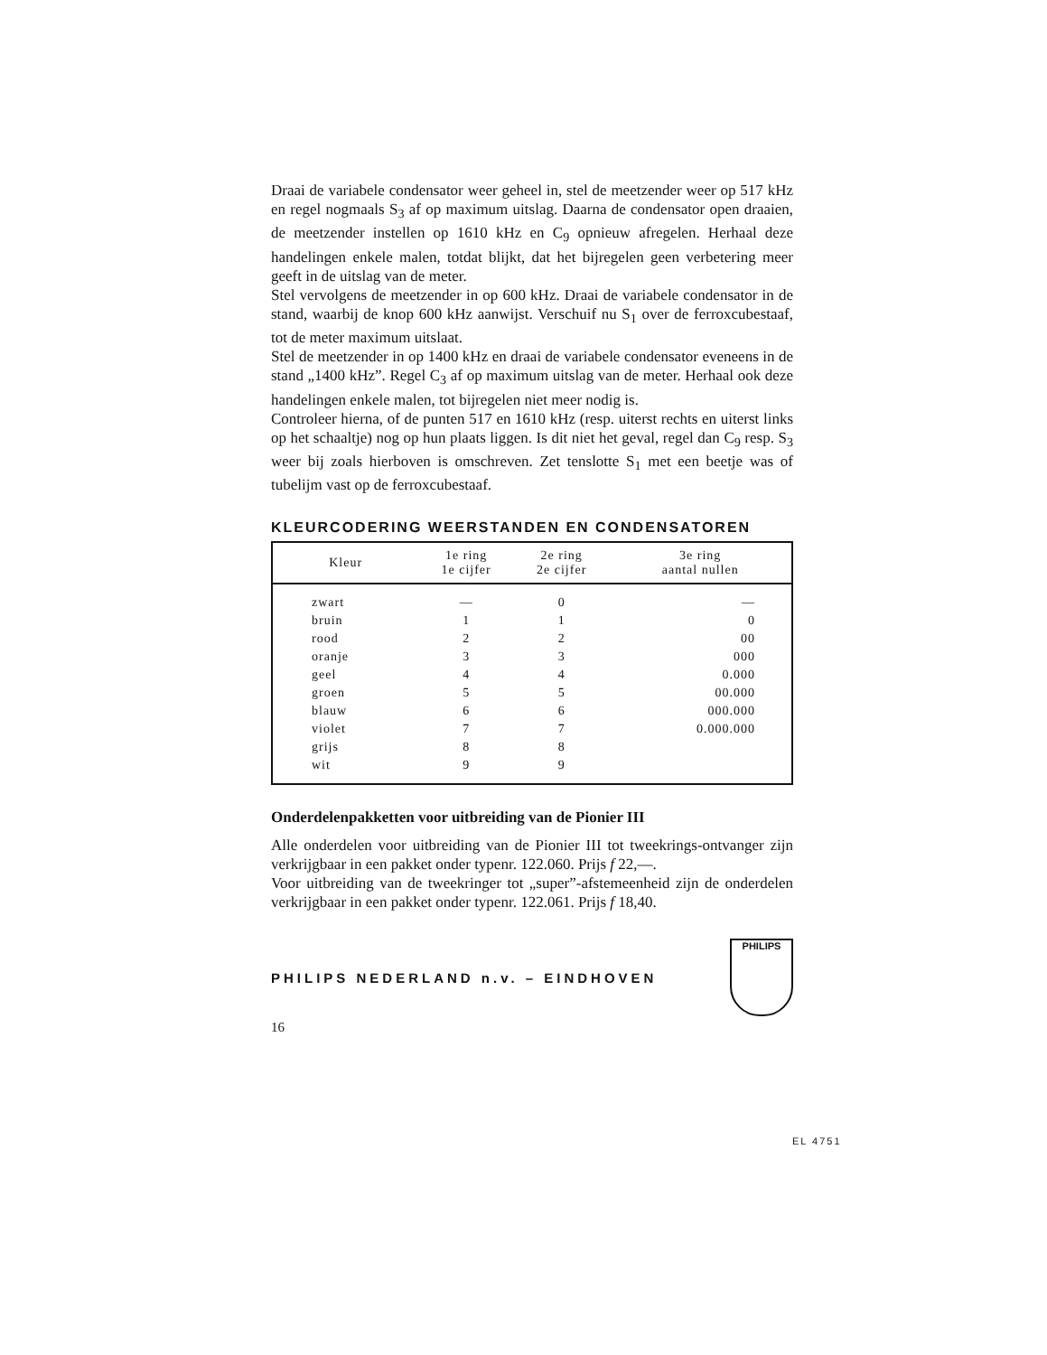Draai de variabele condensator weer geheel in, stel de meetzender weer op 517 kHz en regel nogmaals S<sub>3</sub> af op maximum uitslag. Daarna de condensator open draaien, de meetzender instellen op 1610 kHz en C<sub>9</sub> opnieuw afregelen. Herhaal deze handelingen enkele malen, totdat blijkt, dat het bijregelen geen verbetering meer geeft in de uitslag van de meter.
Stel vervolgens de meetzender in op 600 kHz. Draai de variabele condensator in de stand, waarbij de knop 600 kHz aanwijst. Verschuif nu S<sub>1</sub> over de ferroxcubestaaf, tot de meter maximum uitslaat.
Stel de meetzender in op 1400 kHz en draai de variabele condensator eveneens in de stand „1400 kHz”. Regel C<sub>3</sub> af op maximum uitslag van de meter. Herhaal ook deze handelingen enkele malen, tot bijregelen niet meer nodig is.
Controleer hierna, of de punten 517 en 1610 kHz (resp. uiterst rechts en uiterst links op het schaaltje) nog op hun plaats liggen. Is dit niet het geval, regel dan C<sub>9</sub> resp. S<sub>3</sub> weer bij zoals hierboven is omschreven. Zet tenslotte S<sub>1</sub> met een beetje was of tubelijm vast op de ferroxcubestaaf.
KLEURCODERING WEERSTANDEN EN CONDENSATOREN
| Kleur | 1e ring 1e cijfer | 2e ring 2e cijfer | 3e ring aantal nullen |
| --- | --- | --- | --- |
| zwart | — | 0 | — |
| bruin | 1 | 1 | 0 |
| rood | 2 | 2 | 00 |
| oranje | 3 | 3 | 000 |
| geel | 4 | 4 | 0.000 |
| groen | 5 | 5 | 00.000 |
| blauw | 6 | 6 | 000.000 |
| violet | 7 | 7 | 0.000.000 |
| grijs | 8 | 8 | |
| wit | 9 | 9 | |
Onderdelenpakketten voor uitbreiding van de Pionier III
Alle onderdelen voor uitbreiding van de Pionier III tot tweekrings-ontvanger zijn verkrijgbaar in een pakket onder typenr. 122.060. Prijs f 22,—.
Voor uitbreiding van de tweekringer tot „super”-afstemeenheid zijn de onderdelen verkrijgbaar in een pakket onder typenr. 122.061. Prijs f 18,40.
PHILIPS NEDERLAND n.v. – EINDHOVEN
PHILIPS
16
EL 4751